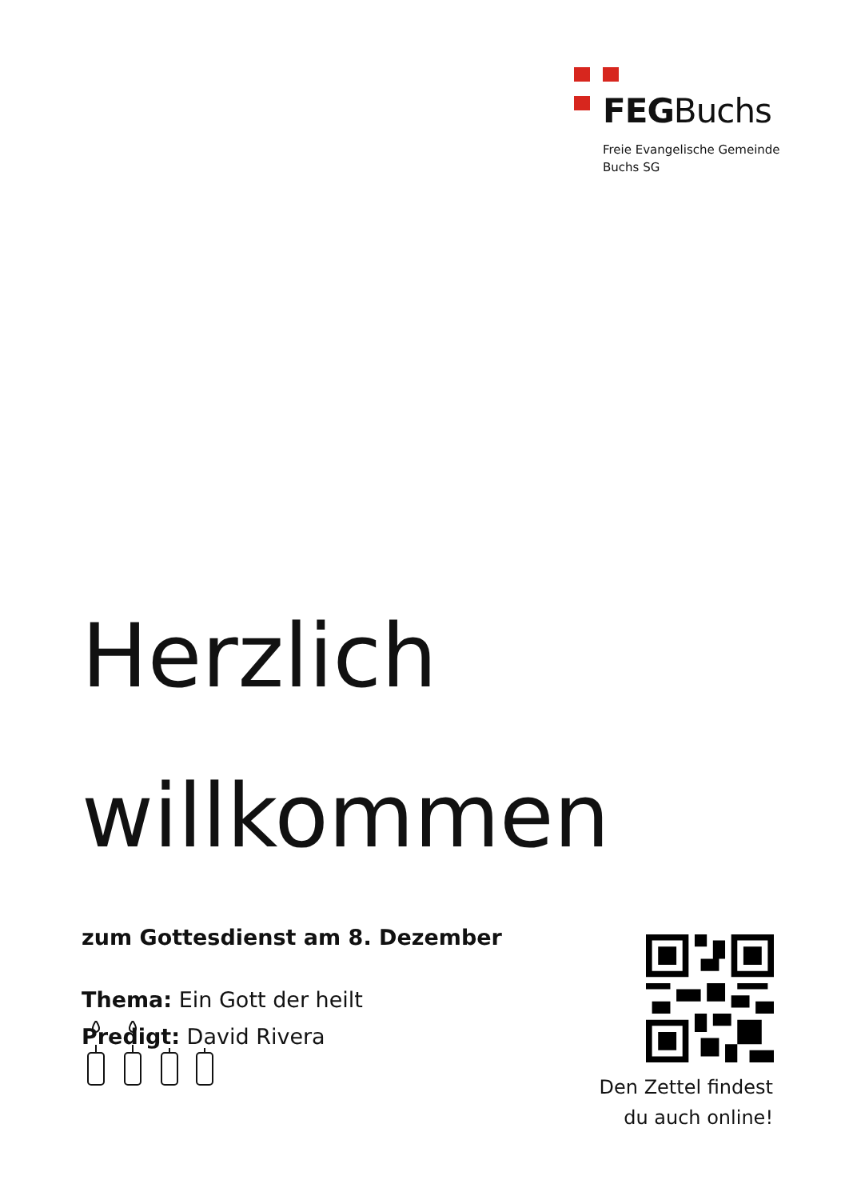FEGBuchs
Freie Evangelische Gemeinde
Buchs SG
Herzlich
willkommen
zum Gottesdienst am 8. Dezember
Thema: Ein Gott der heilt
Predigt: David Rivera
Den Zettel findest du auch online!